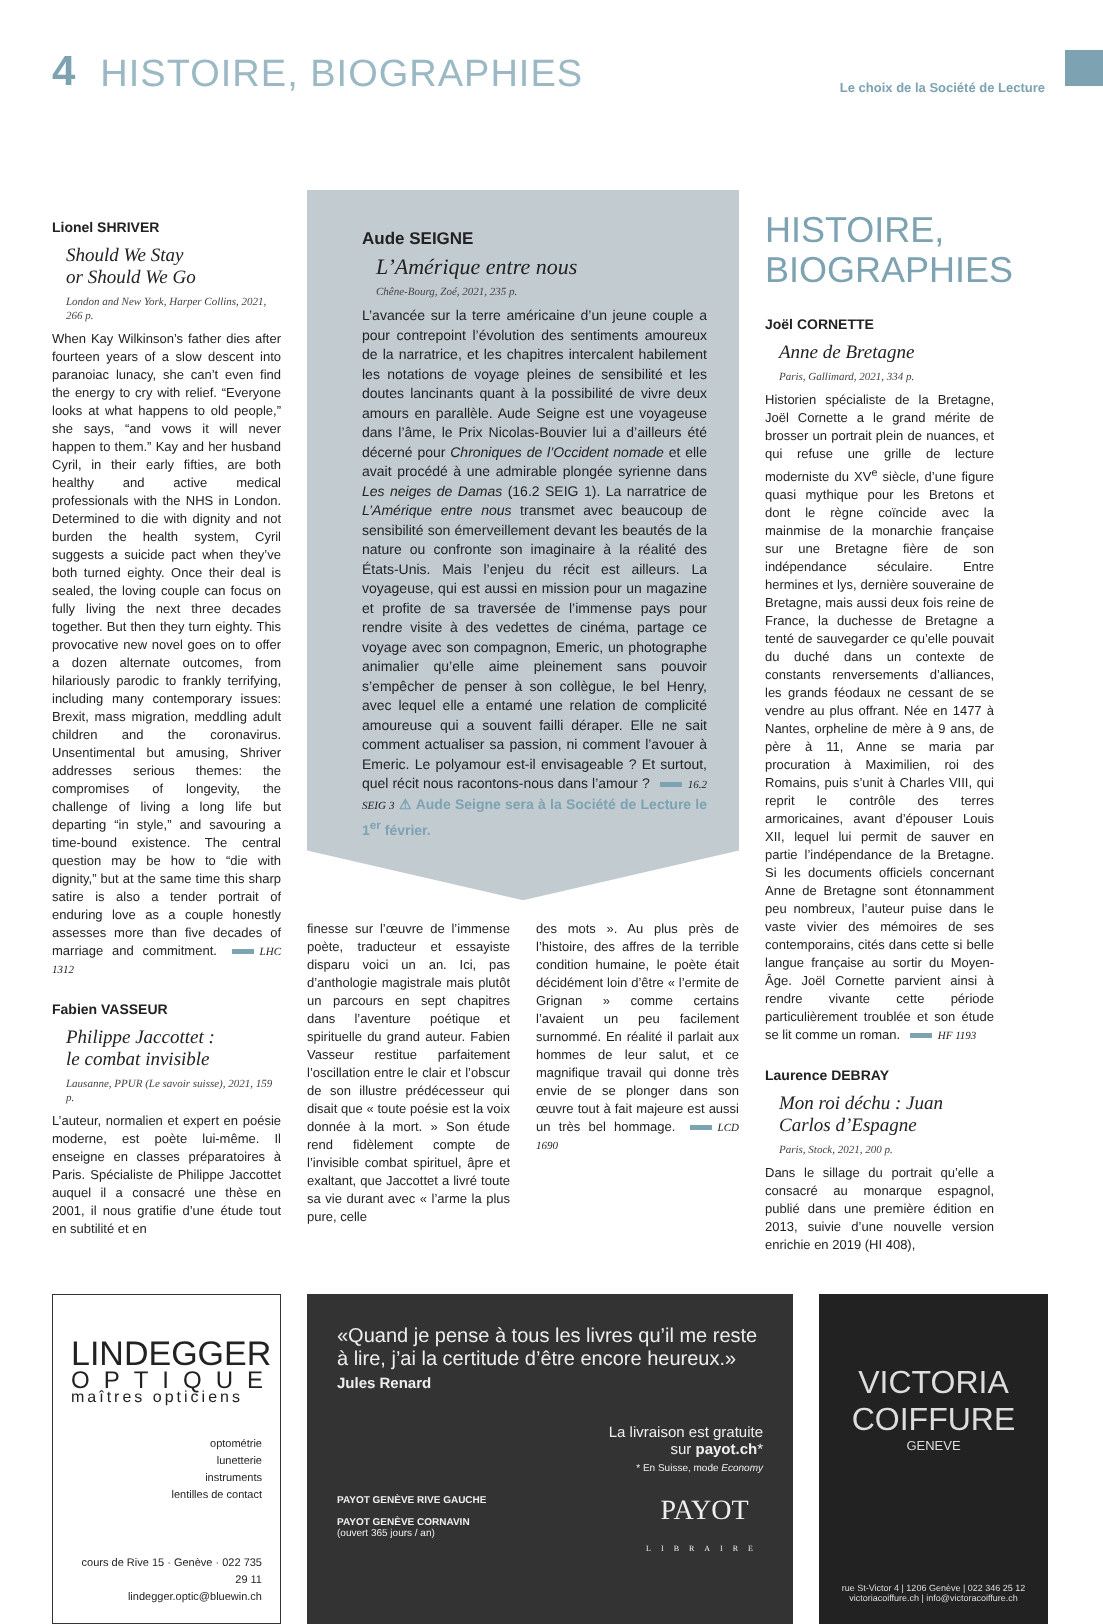4 HISTOIRE, BIOGRAPHIES Le choix de la Société de Lecture
Lionel SHRIVER
Should We Stay
or Should We Go
London and New York, Harper Collins, 2021, 266 p.
When Kay Wilkinson’s father dies after fourteen years of a slow descent into paranoiac lunacy, she can’t even find the energy to cry with relief. “Everyone looks at what happens to old people,” she says, “and vows it will never happen to them.” Kay and her husband Cyril, in their early fifties, are both healthy and active medical professionals with the NHS in London. Determined to die with dignity and not burden the health system, Cyril suggests a suicide pact when they’ve both turned eighty. Once their deal is sealed, the loving couple can focus on fully living the next three decades together. But then they turn eighty. This provocative new novel goes on to offer a dozen alternate outcomes, from hilariously parodic to frankly terrifying, including many contemporary issues: Brexit, mass migration, meddling adult children and the coronavirus. Unsentimental but amusing, Shriver addresses serious themes: the compromises of longevity, the challenge of living a long life but departing “in style,” and savouring a time-bound existence. The central question may be how to “die with dignity,” but at the same time this sharp satire is also a tender portrait of enduring love as a couple honestly assesses more than five decades of marriage and commitment. LHC 1312
Fabien VASSEUR
Philippe Jaccottet :
le combat invisible
Lausanne, PPUR (Le savoir suisse), 2021, 159 p.
L’auteur, normalien et expert en poésie moderne, est poète lui-même. Il enseigne en classes préparatoires à Paris. Spécialiste de Philippe Jaccottet auquel il a consacré une thèse en 2001, il nous gratifie d’une étude tout en subtilité et en
Aude SEIGNE
L’Amérique entre nous
Chêne-Bourg, Zoé, 2021, 235 p.
L’avancée sur la terre américaine d’un jeune couple a pour contrepoint l’évolution des sentiments amoureux de la narratrice, et les chapitres intercalent habilement les notations de voyage pleines de sensibilité et les doutes lancinants quant à la possibilité de vivre deux amours en parallèle. Aude Seigne est une voyageuse dans l’âme, le Prix Nicolas-Bouvier lui a d’ailleurs été décerné pour Chroniques de l’Occident nomade et elle avait procédé à une admirable plongée syrienne dans Les neiges de Damas (16.2 SEIG 1). La narratrice de L’Amérique entre nous transmet avec beaucoup de sensibilité son émerveillement devant les beautés de la nature ou confronte son imaginaire à la réalité des États-Unis. Mais l’enjeu du récit est ailleurs. La voyageuse, qui est aussi en mission pour un magazine et profite de sa traversée de l’immense pays pour rendre visite à des vedettes de cinéma, partage ce voyage avec son compagnon, Emeric, un photographe animalier qu’elle aime pleinement sans pouvoir s’empêcher de penser à son collègue, le bel Henry, avec lequel elle a entamé une relation de complicité amoureuse qui a souvent failli déraper. Elle ne sait comment actualiser sa passion, ni comment l’avouer à Emeric. Le polyamour est-il envisageable ? Et surtout, quel récit nous racontons-nous dans l’amour ? 16.2 SEIG 3 ⚠ Aude Seigne sera à la Société de Lecture le 1<sup>er</sup> février.
finesse sur l’œuvre de l’immense poète, traducteur et essayiste disparu voici un an. Ici, pas d’anthologie magistrale mais plutôt un parcours en sept chapitres dans l’aventure poétique et spirituelle du grand auteur. Fabien Vasseur restitue parfaitement l’oscillation entre le clair et l’obscur de son illustre prédécesseur qui disait que « toute poésie est la voix donnée à la mort. » Son étude rend fidèlement compte de l’invisible combat spirituel, âpre et exaltant, que Jaccottet a livré toute sa vie durant avec « l’arme la plus pure, celle
des mots ». Au plus près de l’histoire, des affres de la terrible condition humaine, le poète était décidément loin d’être « l’ermite de Grignan » comme certains l’avaient un peu facilement surnommé. En réalité il parlait aux hommes de leur salut, et ce magnifique travail qui donne très envie de se plonger dans son œuvre tout à fait majeure est aussi un très bel hommage. LCD 1690
HISTOIRE,
BIOGRAPHIES
Joël CORNETTE
Anne de Bretagne
Paris, Gallimard, 2021, 334 p.
Historien spécialiste de la Bretagne, Joël Cornette a le grand mérite de brosser un portrait plein de nuances, et qui refuse une grille de lecture moderniste du XV<sup>e</sup> siècle, d’une figure quasi mythique pour les Bretons et dont le règne coïncide avec la mainmise de la monarchie française sur une Bretagne fière de son indépendance séculaire. Entre hermines et lys, dernière souveraine de Bretagne, mais aussi deux fois reine de France, la duchesse de Bretagne a tenté de sauvegarder ce qu’elle pouvait du duché dans un contexte de constants renversements d’alliances, les grands féodaux ne cessant de se vendre au plus offrant. Née en 1477 à Nantes, orpheline de mère à 9 ans, de père à 11, Anne se maria par procuration à Maximilien, roi des Romains, puis s’unit à Charles VIII, qui reprit le contrôle des terres armoricaines, avant d’épouser Louis XII, lequel lui permit de sauver en partie l’indépendance de la Bretagne. Si les documents officiels concernant Anne de Bretagne sont étonnamment peu nombreux, l’auteur puise dans le vaste vivier des mémoires de ses contemporains, cités dans cette si belle langue française au sortir du Moyen-Âge. Joël Cornette parvient ainsi à rendre vivante cette période particulièrement troublée et son étude se lit comme un roman. HF 1193
Laurence DEBRAY
Mon roi déchu : Juan Carlos d’Espagne
Paris, Stock, 2021, 200 p.
Dans le sillage du portrait qu’elle a consacré au monarque espagnol, publié dans une première édition en 2013, suivie d’une nouvelle version enrichie en 2019 (HI 408),
LINDEGGER
OPTIQUE
maîtres opticiens
optométrie
lunetterie
instruments
lentilles de contact
cours de Rive 15 · Genève · 022 735 29 11
lindegger.optic@bluewin.ch
«Quand je pense à tous les livres qu’il me reste à lire, j’ai la certitude d’être encore heureux.» Jules Renard
La livraison est gratuite
sur payot.ch*
* En Suisse, mode Economy
PAYOT GENÈVE RIVE GAUCHE
PAYOT GENÈVE CORNAVIN
(ouvert 365 jours / an)
PAYOT
LIBRAIRE
VICTORIA
COIFFURE
GENEVE
rue St-Victor 4 | 1206 Genève | 022 346 25 12
victoriacoiffure.ch | info@victoracoiffure.ch